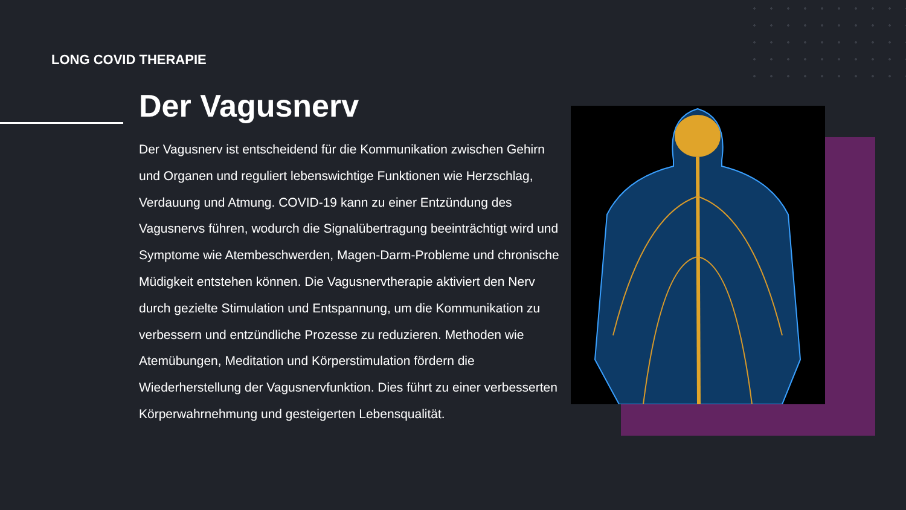LONG COVID THERAPIE
Der Vagusnerv
Der Vagusnerv ist entscheidend für die Kommunikation zwischen Gehirn und Organen und reguliert lebenswichtige Funktionen wie Herzschlag, Verdauung und Atmung. COVID-19 kann zu einer Entzündung des Vagusnervs führen, wodurch die Signalübertragung beeinträchtigt wird und Symptome wie Atembeschwerden, Magen-Darm-Probleme und chronische Müdigkeit entstehen können. Die Vagusnervtherapie aktiviert den Nerv durch gezielte Stimulation und Entspannung, um die Kommunikation zu verbessern und entzündliche Prozesse zu reduzieren. Methoden wie Atemübungen, Meditation und Körperstimulation fördern die Wiederherstellung der Vagusnervfunktion. Dies führt zu einer verbesserten Körperwahrnehmung und gesteigerten Lebensqualität.